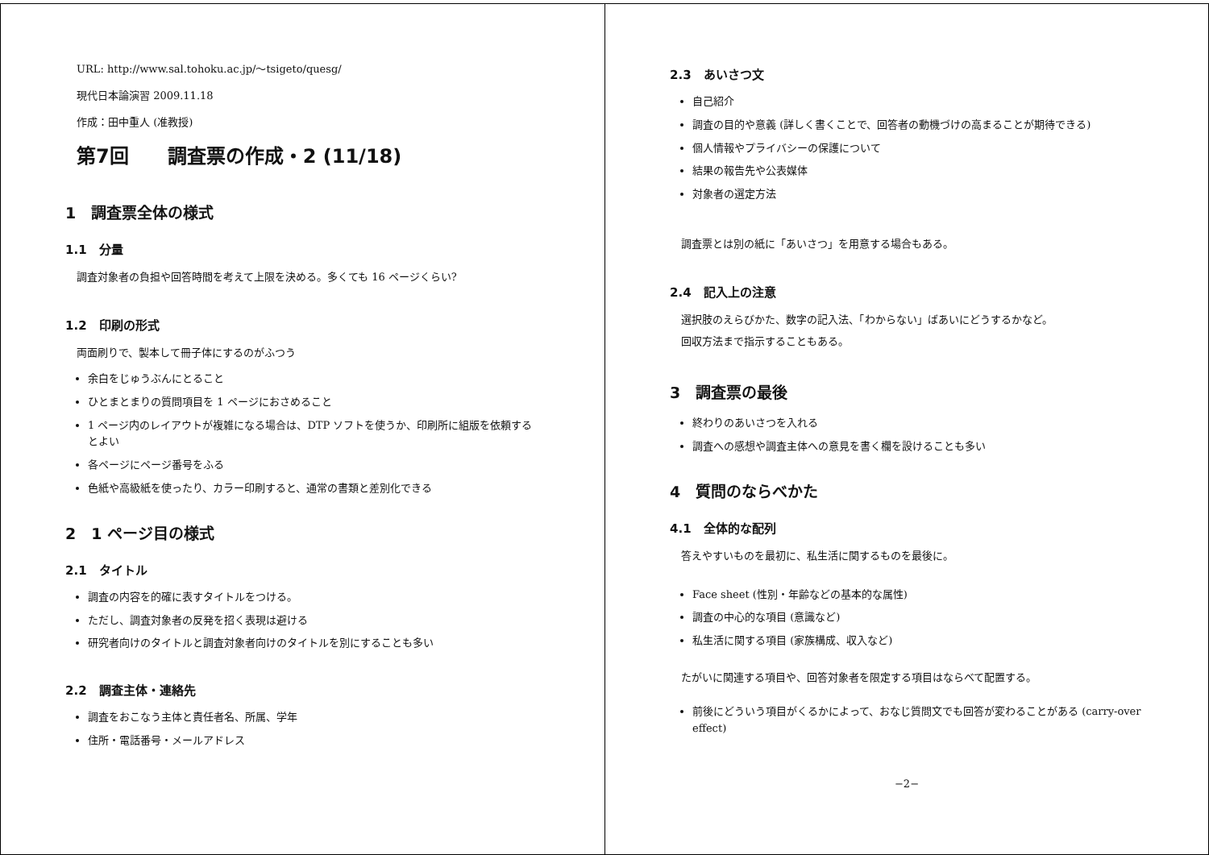URL: http://www.sal.tohoku.ac.jp/〜tsigeto/quesg/
現代日本論演習 2009.11.18
作成：田中重人 (准教授)
第7回　　調査票の作成・2 (11/18)
1　調査票全体の様式
1.1　分量
調査対象者の負担や回答時間を考えて上限を決める。多くても 16 ページくらい?
1.2　印刷の形式
両面刷りで、製本して冊子体にするのがふつう
余白をじゅうぶんにとること
ひとまとまりの質問項目を 1 ページにおさめること
1 ページ内のレイアウトが複雑になる場合は、DTP ソフトを使うか、印刷所に組版を依頼するとよい
各ページにページ番号をふる
色紙や高級紙を使ったり、カラー印刷すると、通常の書類と差別化できる
2　1 ページ目の様式
2.1　タイトル
調査の内容を的確に表すタイトルをつける。
ただし、調査対象者の反発を招く表現は避ける
研究者向けのタイトルと調査対象者向けのタイトルを別にすることも多い
2.2　調査主体・連絡先
調査をおこなう主体と責任者名、所属、学年
住所・電話番号・メールアドレス
2.3　あいさつ文
自己紹介
調査の目的や意義 (詳しく書くことで、回答者の動機づけの高まることが期待できる)
個人情報やプライバシーの保護について
結果の報告先や公表媒体
対象者の選定方法
調査票とは別の紙に「あいさつ」を用意する場合もある。
2.4　記入上の注意
選択肢のえらびかた、数字の記入法、「わからない」ばあいにどうするかなど。
回収方法まで指示することもある。
3　調査票の最後
終わりのあいさつを入れる
調査への感想や調査主体への意見を書く欄を設けることも多い
4　質問のならべかた
4.1　全体的な配列
答えやすいものを最初に、私生活に関するものを最後に。
Face sheet (性別・年齢などの基本的な属性)
調査の中心的な項目 (意識など)
私生活に関する項目 (家族構成、収入など)
たがいに関連する項目や、回答対象者を限定する項目はならべて配置する。
前後にどういう項目がくるかによって、おなじ質問文でも回答が変わることがある (carry-over effect)
−2−